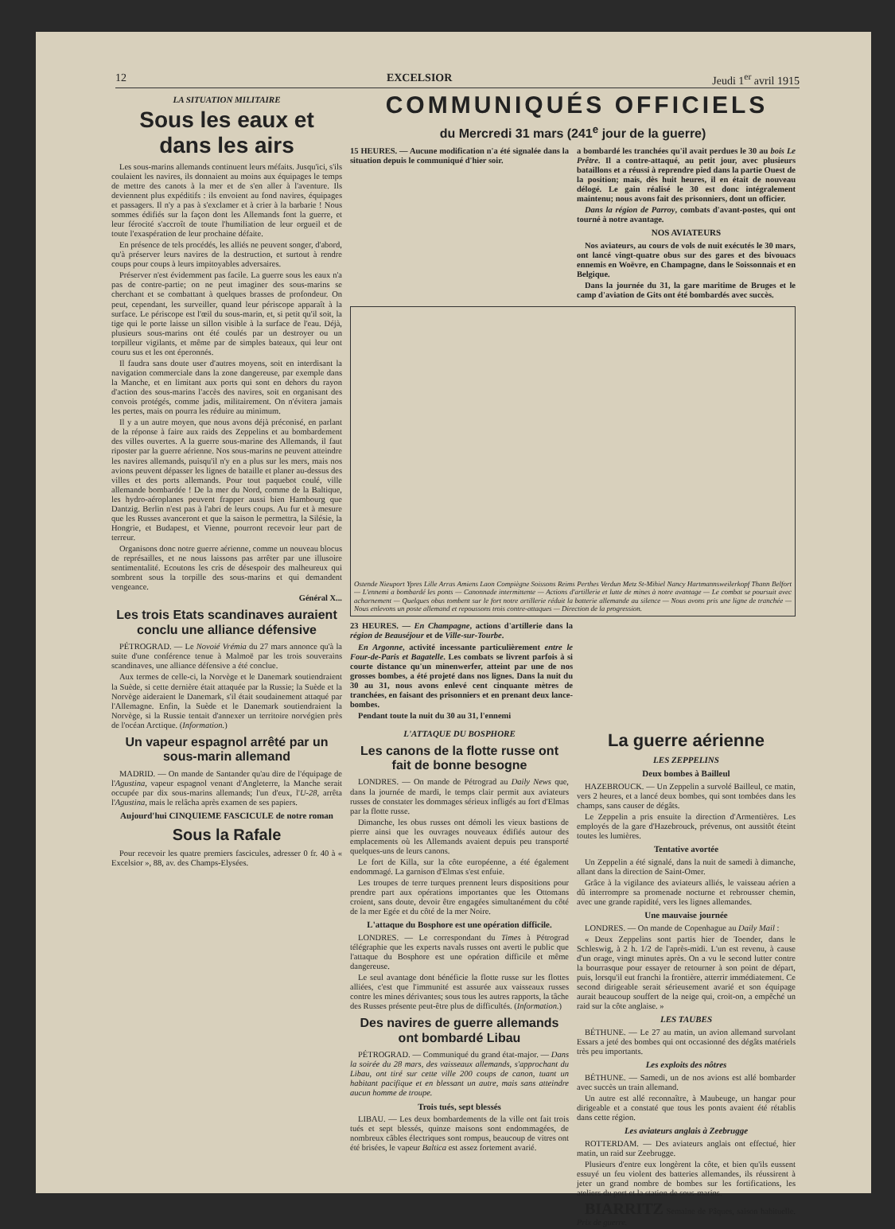12 EXCELSIOR Jeudi 1<sup>er</sup> avril 1915
LA SITUATION MILITAIRE
Sous les eaux et dans les airs
Les sous-marins allemands continuent leurs méfaits. Jusqu'ici, s'ils coulaient les navires, ils donnaient au moins aux équipages le temps de mettre des canots à la mer et de s'en aller à l'aventure. Ils deviennent plus expéditifs : ils envoient au fond navires, équipages et passagers. Il n'y a pas à s'exclamer et à crier à la barbarie ! Nous sommes édifiés sur la façon dont les Allemands font la guerre, et leur férocité s'accroît de toute l'humiliation de leur orgueil et de toute l'exaspération de leur prochaine défaite.
En présence de tels procédés, les alliés ne peuvent songer, d'abord, qu'à préserver leurs navires de la destruction, et surtout à rendre coups pour coups à leurs impitoyables adversaires.
Préserver n'est évidemment pas facile. La guerre sous les eaux n'a pas de contre-partie; on ne peut imaginer des sous-marins se cherchant et se combattant à quelques brasses de profondeur. On peut, cependant, les surveiller, quand leur périscope apparaît à la surface. Le périscope est l'œil du sous-marin, et, si petit qu'il soit, la tige qui le porte laisse un sillon visible à la surface de l'eau. Déjà, plusieurs sous-marins ont été coulés par un destroyer ou un torpilleur vigilants, et même par de simples bateaux, qui leur ont couru sus et les ont éperonnés.
Il faudra sans doute user d'autres moyens, soit en interdisant la navigation commerciale dans la zone dangereuse, par exemple dans la Manche, et en limitant aux ports qui sont en dehors du rayon d'action des sous-marins l'accès des navires, soit en organisant des convois protégés, comme jadis, militairement. On n'évitera jamais les pertes, mais on pourra les réduire au minimum.
Il y a un autre moyen, que nous avons déjà préconisé, en parlant de la réponse à faire aux raids des Zeppelins et au bombardement des villes ouvertes. A la guerre sous-marine des Allemands, il faut riposter par la guerre aérienne. Nos sous-marins ne peuvent atteindre les navires allemands, puisqu'il n'y en a plus sur les mers, mais nos avions peuvent dépasser les lignes de bataille et planer au-dessus des villes et des ports allemands. Pour tout paquebot coulé, ville allemande bombardée ! De la mer du Nord, comme de la Baltique, les hydro-aéroplanes peuvent frapper aussi bien Hambourg que Dantzig. Berlin n'est pas à l'abri de leurs coups. Au fur et à mesure que les Russes avanceront et que la saison le permettra, la Silésie, la Hongrie, et Budapest, et Vienne, pourront recevoir leur part de terreur.
Organisons donc notre guerre aérienne, comme un nouveau blocus de représailles, et ne nous laissons pas arrêter par une illusoire sentimentalité. Ecoutons les cris de désespoir des malheureux qui sombrent sous la torpille des sous-marins et qui demandent vengeance.
Général X...
Les trois Etats scandinaves auraient conclu une alliance défensive
PÉTROGRAD. — Le Novoié Vrémia du 27 mars annonce qu'à la suite d'une conférence tenue à Malmoë par les trois souverains scandinaves, une alliance défensive a été conclue.
Aux termes de celle-ci, la Norvège et le Danemark soutiendraient la Suède, si cette dernière était attaquée par la Russie; la Suède et la Norvège aideraient le Danemark, s'il était soudainement attaqué par l'Allemagne. Enfin, la Suède et le Danemark soutiendraient la Norvège, si la Russie tentait d'annexer un territoire norvégien près de l'océan Arctique. (Information.)
Un vapeur espagnol arrêté par un sous-marin allemand
MADRID. — On mande de Santander qu'au dire de l'équipage de l'Agustina, vapeur espagnol venant d'Angleterre, la Manche serait occupée par dix sous-marins allemands; l'un d'eux, l'U-28, arrêta l'Agustina, mais le relâcha après examen de ses papiers.
Aujourd'hui CINQUIEME FASCICULE de notre roman
Sous la Rafale
Pour recevoir les quatre premiers fascicules, adresser 0 fr. 40 à « Excelsior », 88, av. des Champs-Elysées.
COMMUNIQUÉS OFFICIELS
du Mercredi 31 mars (241<sup>e</sup> jour de la guerre)
15 HEURES. — Aucune modification n'a été signalée dans la situation depuis le communiqué d'hier soir.
a bombardé les tranchées qu'il avait perdues le 30 au bois Le Prêtre. Il a contre-attaqué, au petit jour, avec plusieurs bataillons et a réussi à reprendre pied dans la partie Ouest de la position; mais, dès huit heures, il en était de nouveau délogé. Le gain réalisé le 30 est donc intégralement maintenu; nous avons fait des prisonniers, dont un officier.
Dans la région de Parroy, combats d'avant-postes, qui ont tourné à notre avantage.
NOS AVIATEURS
Nos aviateurs, au cours de vols de nuit exécutés le 30 mars, ont lancé vingt-quatre obus sur des gares et des bivouacs ennemis en Woëvre, en Champagne, dans le Soissonnais et en Belgique.
Dans la journée du 31, la gare maritime de Bruges et le camp d'aviation de Gits ont été bombardés avec succès.
Ostende Nieuport Ypres Lille Arras Amiens Laon Compiègne Soissons Reims Perthes Verdun Metz St-Mihiel Nancy Hartmannsweilerkopf Thann Belfort — L'ennemi a bombardé les ponts — Canonnade intermittente — Actions d'artillerie et lutte de mines à notre avantage — Le combat se poursuit avec acharnement — Quelques obus tombent sur le fort notre artillerie réduit la batterie allemande au silence — Nous avons pris une ligne de tranchée — Nous enlevons un poste allemand et repoussons trois contre-attaques — Direction de la progression.
23 HEURES. — En Champagne, actions d'artillerie dans la région de Beauséjour et de Ville-sur-Tourbe.
En Argonne, activité incessante particulièrement entre le Four-de-Paris et Bagatelle. Les combats se livrent parfois à si courte distance qu'un minenwerfer, atteint par une de nos grosses bombes, a été projeté dans nos lignes. Dans la nuit du 30 au 31, nous avons enlevé cent cinquante mètres de tranchées, en faisant des prisonniers et en prenant deux lance-bombes.
Pendant toute la nuit du 30 au 31, l'ennemi
L'ATTAQUE DU BOSPHORE
Les canons de la flotte russe ont fait de bonne besogne
LONDRES. — On mande de Pétrograd au Daily News que, dans la journée de mardi, le temps clair permit aux aviateurs russes de constater les dommages sérieux infligés au fort d'Elmas par la flotte russe.
Dimanche, les obus russes ont démoli les vieux bastions de pierre ainsi que les ouvrages nouveaux édifiés autour des emplacements où les Allemands avaient depuis peu transporté quelques-uns de leurs canons.
Le fort de Killa, sur la côte européenne, a été également endommagé. La garnison d'Elmas s'est enfuie.
Les troupes de terre turques prennent leurs dispositions pour prendre part aux opérations importantes que les Ottomans croient, sans doute, devoir être engagées simultanément du côté de la mer Egée et du côté de la mer Noire.
L'attaque du Bosphore est une opération difficile.
LONDRES. — Le correspondant du Times à Pétrograd télégraphie que les experts navals russes ont averti le public que l'attaque du Bosphore est une opération difficile et même dangereuse.
Le seul avantage dont bénéficie la flotte russe sur les flottes alliées, c'est que l'immunité est assurée aux vaisseaux russes contre les mines dérivantes; sous tous les autres rapports, la tâche des Russes présente peut-être plus de difficultés. (Information.)
Des navires de guerre allemands ont bombardé Libau
PÉTROGRAD. — Communiqué du grand état-major. — Dans la soirée du 28 mars, des vaisseaux allemands, s'approchant du Libau, ont tiré sur cette ville 200 coups de canon, tuant un habitant pacifique et en blessant un autre, mais sans atteindre aucun homme de troupe.
Trois tués, sept blessés
LIBAU. — Les deux bombardements de la ville ont fait trois tués et sept blessés, quinze maisons sont endommagées, de nombreux câbles électriques sont rompus, beaucoup de vitres ont été brisées, le vapeur Baltica est assez fortement avarié.
La guerre aérienne
LES ZEPPELINS
Deux bombes à Bailleul
HAZEBROUCK. — Un Zeppelin a survolé Bailleul, ce matin, vers 2 heures, et a lancé deux bombes, qui sont tombées dans les champs, sans causer de dégâts.
Le Zeppelin a pris ensuite la direction d'Armentières. Les employés de la gare d'Hazebrouck, prévenus, ont aussitôt éteint toutes les lumières.
Tentative avortée
Un Zeppelin a été signalé, dans la nuit de samedi à dimanche, allant dans la direction de Saint-Omer.
Grâce à la vigilance des aviateurs alliés, le vaisseau aérien a dû interrompre sa promenade nocturne et rebrousser chemin, avec une grande rapidité, vers les lignes allemandes.
Une mauvaise journée
LONDRES. — On mande de Copenhague au Daily Mail :
« Deux Zeppelins sont partis hier de Toender, dans le Schleswig, à 2 h. 1/2 de l'après-midi. L'un est revenu, à cause d'un orage, vingt minutes après. On a vu le second lutter contre la bourrasque pour essayer de retourner à son point de départ, puis, lorsqu'il eut franchi la frontière, atterrir immédiatement. Ce second dirigeable serait sérieusement avarié et son équipage aurait beaucoup souffert de la neige qui, croit-on, a empêché un raid sur la côte anglaise. »
LES TAUBES
BÉTHUNE. — Le 27 au matin, un avion allemand survolant Essars a jeté des bombes qui ont occasionné des dégâts matériels très peu importants.
Les exploits des nôtres
BÉTHUNE. — Samedi, un de nos avions est allé bombarder avec succès un train allemand.
Un autre est allé reconnaître, à Maubeuge, un hangar pour dirigeable et a constaté que tous les ponts avaient été rétablis dans cette région.
Les aviateurs anglais à Zeebrugge
ROTTERDAM. — Des aviateurs anglais ont effectué, hier matin, un raid sur Zeebrugge.
Plusieurs d'entre eux longèrent la côte, et bien qu'ils eussent essuyé un feu violent des batteries allemandes, ils réussirent à jeter un grand nombre de bombes sur les fortifications, les ateliers du port et la station de sous-marins.
BIARRITZ Semaine de Pâques, saison habituelle. Prix de guerre.